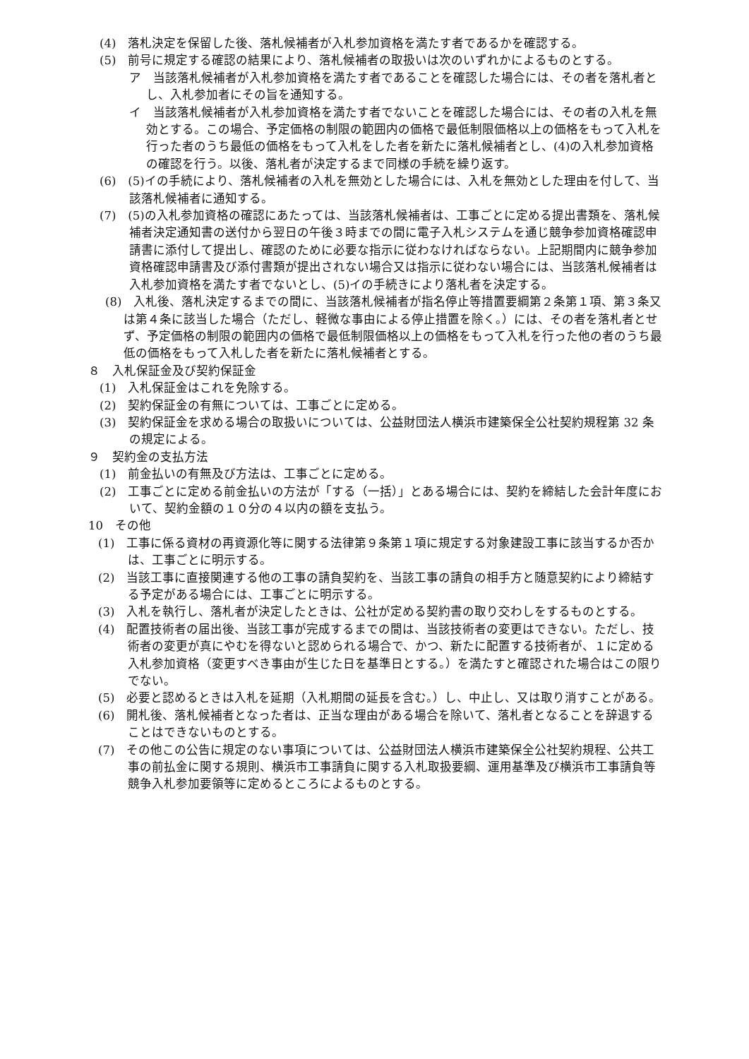(4)　落札決定を保留した後、落札候補者が入札参加資格を満たす者であるかを確認する。
(5)　前号に規定する確認の結果により、落札候補者の取扱いは次のいずれかによるものとする。
ア　当該落札候補者が入札参加資格を満たす者であることを確認した場合には、その者を落札者とし、入札参加者にその旨を通知する。
イ　当該落札候補者が入札参加資格を満たす者でないことを確認した場合には、その者の入札を無効とする。この場合、予定価格の制限の範囲内の価格で最低制限価格以上の価格をもって入札を行った者のうち最低の価格をもって入札をした者を新たに落札候補者とし、(4)の入札参加資格の確認を行う。以後、落札者が決定するまで同様の手続を繰り返す。
(6)　(5)イの手続により、落札候補者の入札を無効とした場合には、入札を無効とした理由を付して、当該落札候補者に通知する。
(7)　(5)の入札参加資格の確認にあたっては、当該落札候補者は、工事ごとに定める提出書類を、落札候補者決定通知書の送付から翌日の午後３時までの間に電子入札システムを通じ競争参加資格確認申請書に添付して提出し、確認のために必要な指示に従わなければならない。上記期間内に競争参加資格確認申請書及び添付書類が提出されない場合又は指示に従わない場合には、当該落札候補者は入札参加資格を満たす者でないとし、(5)イの手続きにより落札者を決定する。
(8)　入札後、落札決定するまでの間に、当該落札候補者が指名停止等措置要綱第２条第１項、第３条又は第４条に該当した場合（ただし、軽微な事由による停止措置を除く。）には、その者を落札者とせず、予定価格の制限の範囲内の価格で最低制限価格以上の価格をもって入札を行った他の者のうち最低の価格をもって入札した者を新たに落札候補者とする。
８　入札保証金及び契約保証金
(1)　入札保証金はこれを免除する。
(2)　契約保証金の有無については、工事ごとに定める。
(3)　契約保証金を求める場合の取扱いについては、公益財団法人横浜市建築保全公社契約規程第 32 条の規定による。
９　契約金の支払方法
(1)　前金払いの有無及び方法は、工事ごとに定める。
(2)　工事ごとに定める前金払いの方法が「する（一括）」とある場合には、契約を締結した会計年度において、契約金額の１０分の４以内の額を支払う。
10　その他
(1)　工事に係る資材の再資源化等に関する法律第９条第１項に規定する対象建設工事に該当するか否かは、工事ごとに明示する。
(2)　当該工事に直接関連する他の工事の請負契約を、当該工事の請負の相手方と随意契約により締結する予定がある場合には、工事ごとに明示する。
(3)　入札を執行し、落札者が決定したときは、公社が定める契約書の取り交わしをするものとする。
(4)　配置技術者の届出後、当該工事が完成するまでの間は、当該技術者の変更はできない。ただし、技術者の変更が真にやむを得ないと認められる場合で、かつ、新たに配置する技術者が、１に定める入札参加資格（変更すべき事由が生じた日を基準日とする。）を満たすと確認された場合はこの限りでない。
(5)　必要と認めるときは入札を延期（入札期間の延長を含む。）し、中止し、又は取り消すことがある。
(6)　開札後、落札候補者となった者は、正当な理由がある場合を除いて、落札者となることを辞退することはできないものとする。
(7)　その他この公告に規定のない事項については、公益財団法人横浜市建築保全公社契約規程、公共工事の前払金に関する規則、横浜市工事請負に関する入札取扱要綱、運用基準及び横浜市工事請負等競争入札参加要領等に定めるところによるものとする。